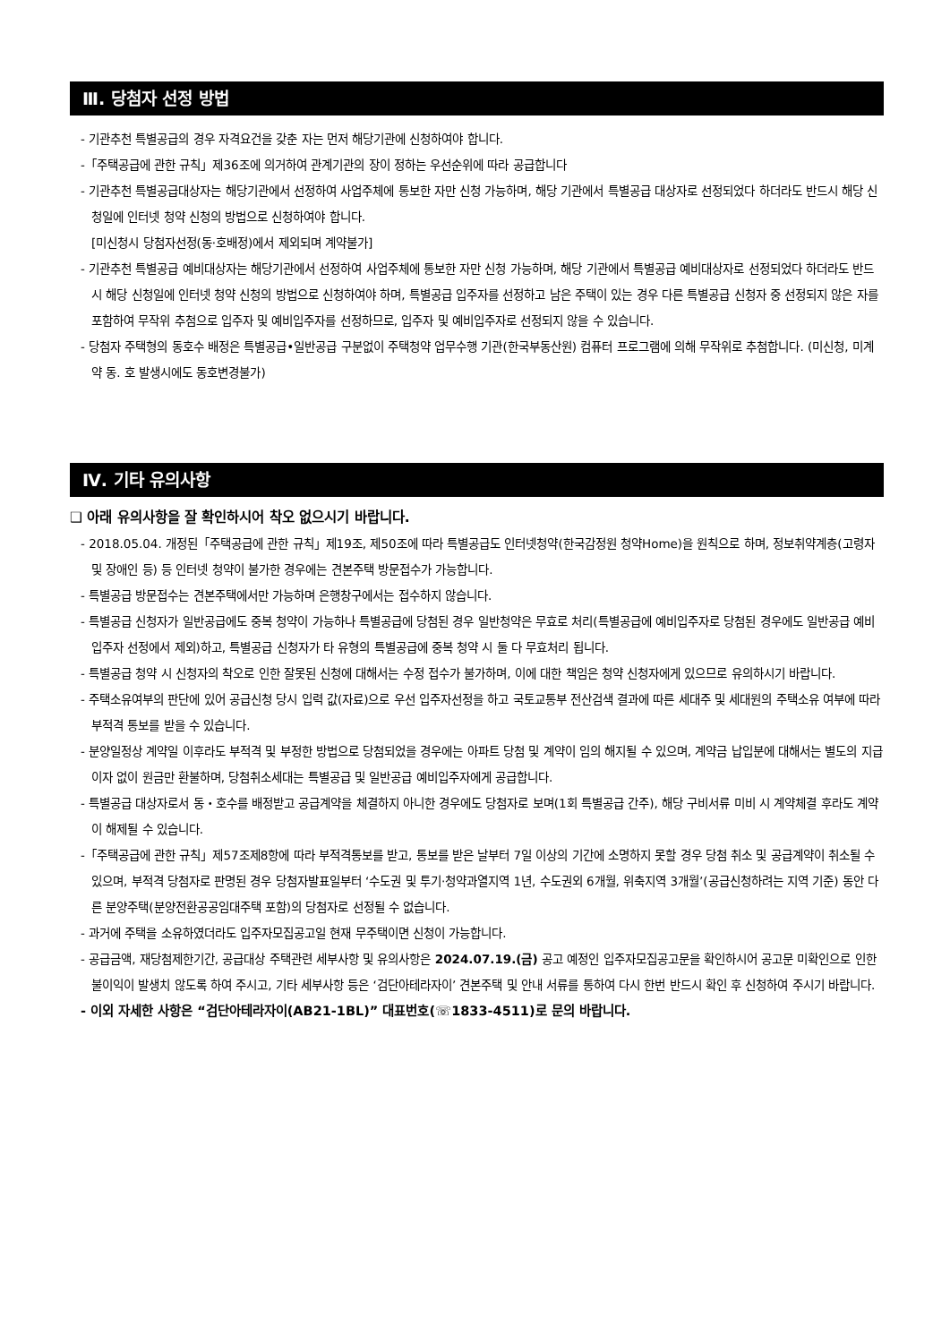Ⅲ. 당첨자 선정 방법
- 기관추천 특별공급의 경우 자격요건을 갖춘 자는 먼저 해당기관에 신청하여야 합니다.
-「주택공급에 관한 규칙」제36조에 의거하여 관계기관의 장이 정하는 우선순위에 따라 공급합니다
- 기관추천 특별공급대상자는 해당기관에서 선정하여 사업주체에 통보한 자만 신청 가능하며, 해당 기관에서 특별공급 대상자로 선정되었다 하더라도 반드시 해당 신청일에 인터넷 청약 신청의 방법으로 신청하여야 합니다.
[미신청시 당첨자선정(동·호배정)에서 제외되며 계약불가]
- 기관추천 특별공급 예비대상자는 해당기관에서 선정하여 사업주체에 통보한 자만 신청 가능하며, 해당 기관에서 특별공급 예비대상자로 선정되었다 하더라도 반드시 해당 신청일에 인터넷 청약 신청의 방법으로 신청하여야 하며, 특별공급 입주자를 선정하고 남은 주택이 있는 경우 다른 특별공급 신청자 중 선정되지 않은 자를 포함하여 무작위 추첨으로 입주자 및 예비입주자를 선정하므로, 입주자 및 예비입주자로 선정되지 않을 수 있습니다.
- 당첨자 주택형의 동호수 배정은 특별공급•일반공급 구분없이 주택청약 업무수행 기관(한국부동산원) 컴퓨터 프로그램에 의해 무작위로 추첨합니다. (미신청, 미계약 동. 호 발생시에도 동호변경불가)
Ⅳ. 기타 유의사항
❑ 아래 유의사항을 잘 확인하시어 착오 없으시기 바랍니다.
- 2018.05.04. 개정된「주택공급에 관한 규칙」제19조, 제50조에 따라 특별공급도 인터넷청약(한국감정원 청약Home)을 원칙으로 하며, 정보취약계층(고령자 및 장애인 등) 등 인터넷 청약이 불가한 경우에는 견본주택 방문접수가 가능합니다.
- 특별공급 방문접수는 견본주택에서만 가능하며 은행창구에서는 접수하지 않습니다.
- 특별공급 신청자가 일반공급에도 중복 청약이 가능하나 특별공급에 당첨된 경우 일반청약은 무효로 처리(특별공급에 예비입주자로 당첨된 경우에도 일반공급 예비입주자 선정에서 제외)하고, 특별공급 신청자가 타 유형의 특별공급에 중복 청약 시 둘 다 무효처리 됩니다.
- 특별공급 청약 시 신청자의 착오로 인한 잘못된 신청에 대해서는 수정 접수가 불가하며, 이에 대한 책임은 청약 신청자에게 있으므로 유의하시기 바랍니다.
- 주택소유여부의 판단에 있어 공급신청 당시 입력 값(자료)으로 우선 입주자선정을 하고 국토교통부 전산검색 결과에 따른 세대주 및 세대원의 주택소유 여부에 따라 부적격 통보를 받을 수 있습니다.
- 분양일정상 계약일 이후라도 부적격 및 부정한 방법으로 당첨되었을 경우에는 아파트 당첨 및 계약이 임의 해지될 수 있으며, 계약금 납입분에 대해서는 별도의 지급이자 없이 원금만 환불하며, 당첨취소세대는 특별공급 및 일반공급 예비입주자에게 공급합니다.
- 특별공급 대상자로서 동・호수를 배정받고 공급계약을 체결하지 아니한 경우에도 당첨자로 보며(1회 특별공급 간주), 해당 구비서류 미비 시 계약체결 후라도 계약이 해제될 수 있습니다.
-「주택공급에 관한 규칙」제57조제8항에 따라 부적격통보를 받고, 통보를 받은 날부터 7일 이상의 기간에 소명하지 못할 경우 당첨 취소 및 공급계약이 취소될 수 있으며, 부적격 당첨자로 판명된 경우 당첨자발표일부터 ‘수도권 및 투기·청약과열지역 1년, 수도권외 6개월, 위축지역 3개월’(공급신청하려는 지역 기준) 동안 다른 분양주택(분양전환공공임대주택 포함)의 당첨자로 선정될 수 없습니다.
- 과거에 주택을 소유하였더라도 입주자모집공고일 현재 무주택이면 신청이 가능합니다.
- 공급금액, 재당첨제한기간, 공급대상 주택관련 세부사항 및 유의사항은 2024.07.19.(금) 공고 예정인 입주자모집공고문을 확인하시어 공고문 미확인으로 인한 불이익이 발생치 않도록 하여 주시고, 기타 세부사항 등은 ‘검단아테라자이’ 견본주택 및 안내 서류를 통하여 다시 한번 반드시 확인 후 신청하여 주시기 바랍니다.
- 이외 자세한 사항은 “검단아테라자이(AB21-1BL)” 대표번호(☏1833-4511)로 문의 바랍니다.